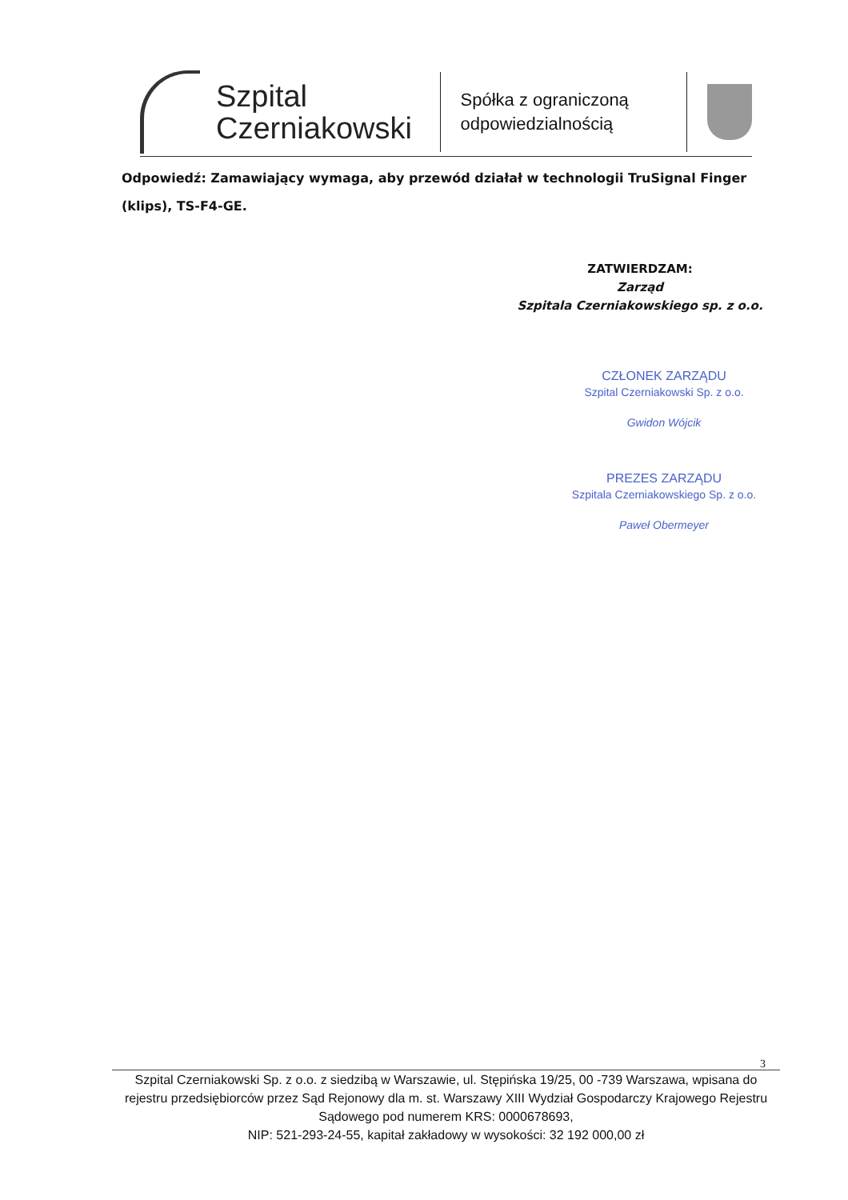Szpital
Czerniakowski
Spółka z ograniczoną odpowiedzialnością
Odpowiedź: Zamawiający wymaga, aby przewód działał w technologii TruSignal Finger (klips), TS-F4-GE.
ZATWIERDZAM:
Zarząd
Szpitala Czerniakowskiego sp. z o.o.
CZŁONEK ZARZĄDU
Szpital Czerniakowski Sp. z o.o.
Gwidon Wójcik
PREZES ZARZĄDU
Szpitala Czerniakowskiego Sp. z o.o.
Paweł Obermeyer
3
Szpital Czerniakowski Sp. z o.o. z siedzibą w Warszawie, ul. Stępińska 19/25, 00 -739 Warszawa, wpisana do rejestru przedsiębiorców przez Sąd Rejonowy dla m. st. Warszawy XIII Wydział Gospodarczy Krajowego Rejestru Sądowego pod numerem KRS: 0000678693,
NIP: 521-293-24-55, kapitał zakładowy w wysokości: 32 192 000,00 zł